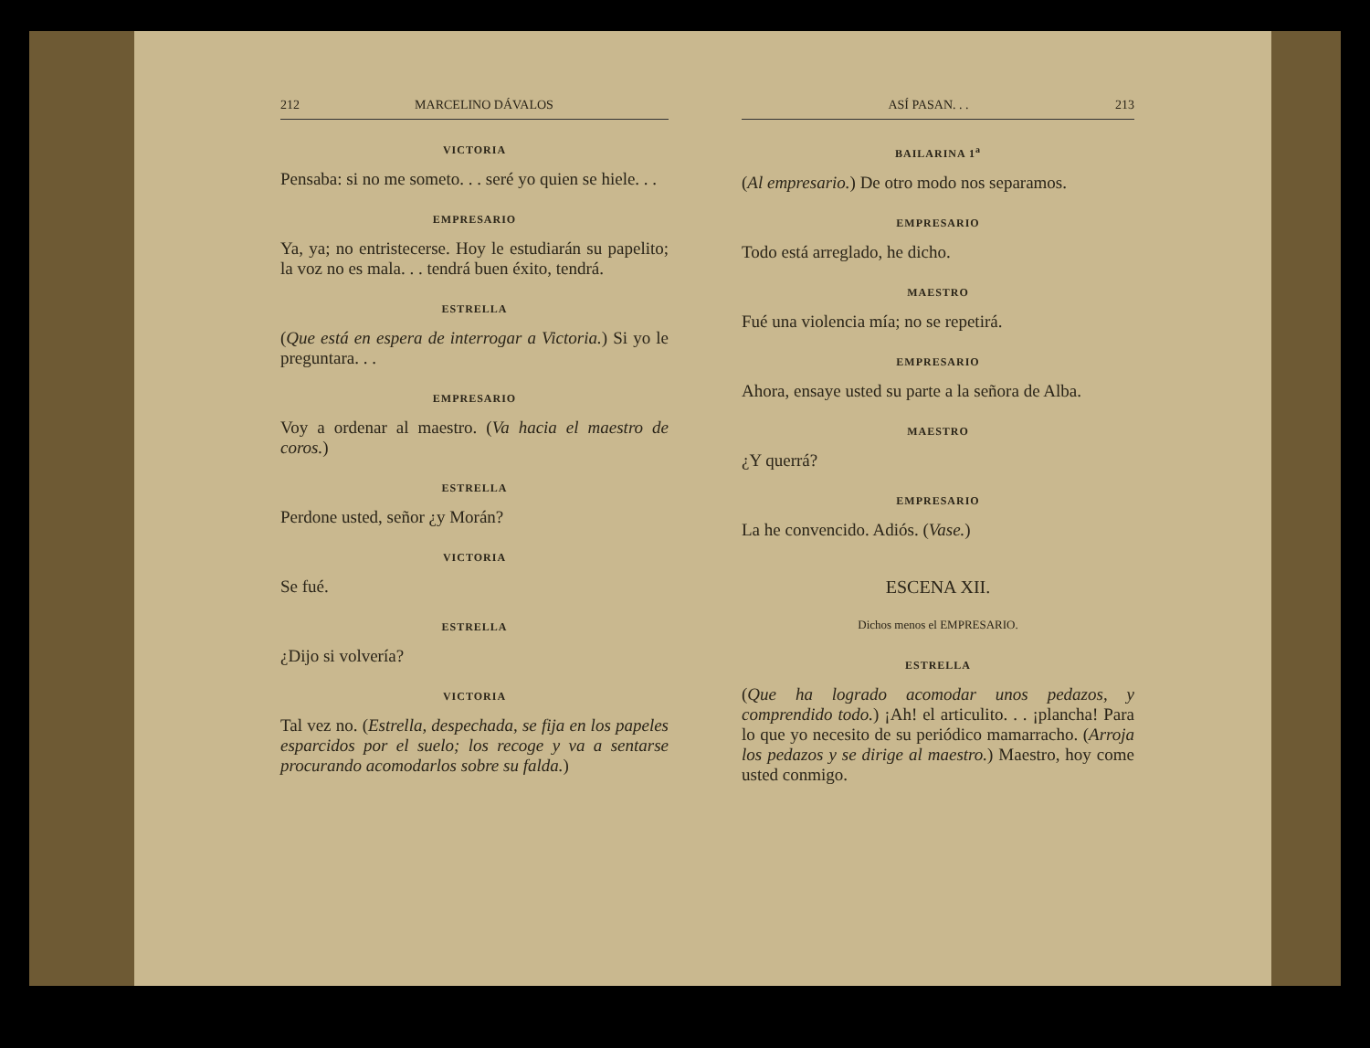212 MARCELINO DÁVALOS
VICTORIA
Pensaba: si no me someto. . . seré yo quien se hiele. . .
EMPRESARIO
Ya, ya; no entristecerse. Hoy le estudiarán su papelito; la voz no es mala. . . tendrá buen éxito, tendrá.
ESTRELLA
(Que está en espera de interrogar a Victoria.) Si yo le preguntara. . .
EMPRESARIO
Voy a ordenar al maestro. (Va hacia el maestro de coros.)
ESTRELLA
Perdone usted, señor ¿y Morán?
VICTORIA
Se fué.
ESTRELLA
¿Dijo si volvería?
VICTORIA
Tal vez no. (Estrella, despechada, se fija en los papeles esparcidos por el suelo; los recoge y va a sentarse procurando acomodarlos sobre su falda.)
ASÍ PASAN. . . 213
BAILARINA 1<sup>a</sup>
(Al empresario.) De otro modo nos separamos.
EMPRESARIO
Todo está arreglado, he dicho.
MAESTRO
Fué una violencia mía; no se repetirá.
EMPRESARIO
Ahora, ensaye usted su parte a la señora de Alba.
MAESTRO
¿Y querrá?
EMPRESARIO
La he convencido. Adiós. (Vase.)
ESCENA XII.
Dichos menos el EMPRESARIO.
ESTRELLA
(Que ha logrado acomodar unos pedazos, y comprendido todo.) ¡Ah! el articulito. . . ¡plancha! Para lo que yo necesito de su periódico mamarracho. (Arroja los pedazos y se dirige al maestro.) Maestro, hoy come usted conmigo.